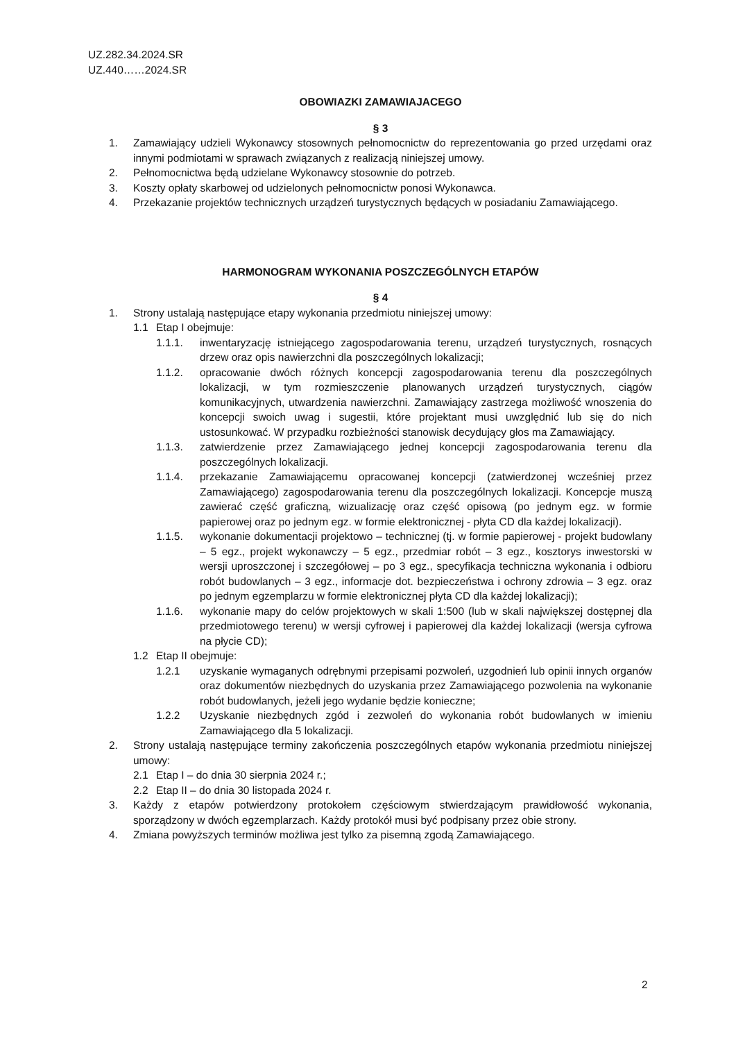UZ.282.34.2024.SR
UZ.440……2024.SR
OBOWIAZKI ZAMAWIAJACEGO
§ 3
1. Zamawiający udzieli Wykonawcy stosownych pełnomocnictw do reprezentowania go przed urzędami oraz innymi podmiotami w sprawach związanych z realizacją niniejszej umowy.
2. Pełnomocnictwa będą udzielane Wykonawcy stosownie do potrzeb.
3. Koszty opłaty skarbowej od udzielonych pełnomocnictw ponosi Wykonawca.
4. Przekazanie projektów technicznych urządzeń turystycznych będących w posiadaniu Zamawiającego.
HARMONOGRAM WYKONANIA POSZCZEGÓLNYCH ETAPÓW
§ 4
1. Strony ustalają następujące etapy wykonania przedmiotu niniejszej umowy:
1.1 Etap I obejmuje:
1.1.1. inwentaryzację istniejącego zagospodarowania terenu, urządzeń turystycznych, rosnących drzew oraz opis nawierzchni dla poszczególnych lokalizacji;
1.1.2. opracowanie dwóch różnych koncepcji zagospodarowania terenu dla poszczególnych lokalizacji, w tym rozmieszczenie planowanych urządzeń turystycznych, ciągów komunikacyjnych, utwardzenia nawierzchni. Zamawiający zastrzega możliwość wnoszenia do koncepcji swoich uwag i sugestii, które projektant musi uwzględnić lub się do nich ustosunkować. W przypadku rozbieżności stanowisk decydujący głos ma Zamawiający.
1.1.3. zatwierdzenie przez Zamawiającego jednej koncepcji zagospodarowania terenu dla poszczególnych lokalizacji.
1.1.4. przekazanie Zamawiającemu opracowanej koncepcji (zatwierdzonej wcześniej przez Zamawiającego) zagospodarowania terenu dla poszczególnych lokalizacji. Koncepcje muszą zawierać część graficzną, wizualizację oraz część opisową (po jednym egz. w formie papierowej oraz po jednym egz. w formie elektronicznej - płyta CD dla każdej lokalizacji).
1.1.5. wykonanie dokumentacji projektowo – technicznej (tj. w formie papierowej - projekt budowlany – 5 egz., projekt wykonawczy – 5 egz., przedmiar robót – 3 egz., kosztorys inwestorski w wersji uproszczonej i szczegółowej – po 3 egz., specyfikacja techniczna wykonania i odbioru robót budowlanych – 3 egz., informacje dot. bezpieczeństwa i ochrony zdrowia – 3 egz. oraz po jednym egzemplarzu w formie elektronicznej płyta CD dla każdej lokalizacji);
1.1.6. wykonanie mapy do celów projektowych w skali 1:500 (lub w skali największej dostępnej dla przedmiotowego terenu) w wersji cyfrowej i papierowej dla każdej lokalizacji (wersja cyfrowa na płycie CD);
1.2 Etap II obejmuje:
1.2.1 uzyskanie wymaganych odrębnymi przepisami pozwoleń, uzgodnień lub opinii innych organów oraz dokumentów niezbędnych do uzyskania przez Zamawiającego pozwolenia na wykonanie robót budowlanych, jeżeli jego wydanie będzie konieczne;
1.2.2 Uzyskanie niezbędnych zgód i zezwoleń do wykonania robót budowlanych w imieniu Zamawiającego dla 5 lokalizacji.
2. Strony ustalają następujące terminy zakończenia poszczególnych etapów wykonania przedmiotu niniejszej umowy:
2.1 Etap I – do dnia 30 sierpnia 2024 r.;
2.2 Etap II – do dnia 30 listopada 2024 r.
3. Każdy z etapów potwierdzony protokołem częściowym stwierdzającym prawidłowość wykonania, sporządzony w dwóch egzemplarzach. Każdy protokół musi być podpisany przez obie strony.
4. Zmiana powyższych terminów możliwa jest tylko za pisemną zgodą Zamawiającego.
2